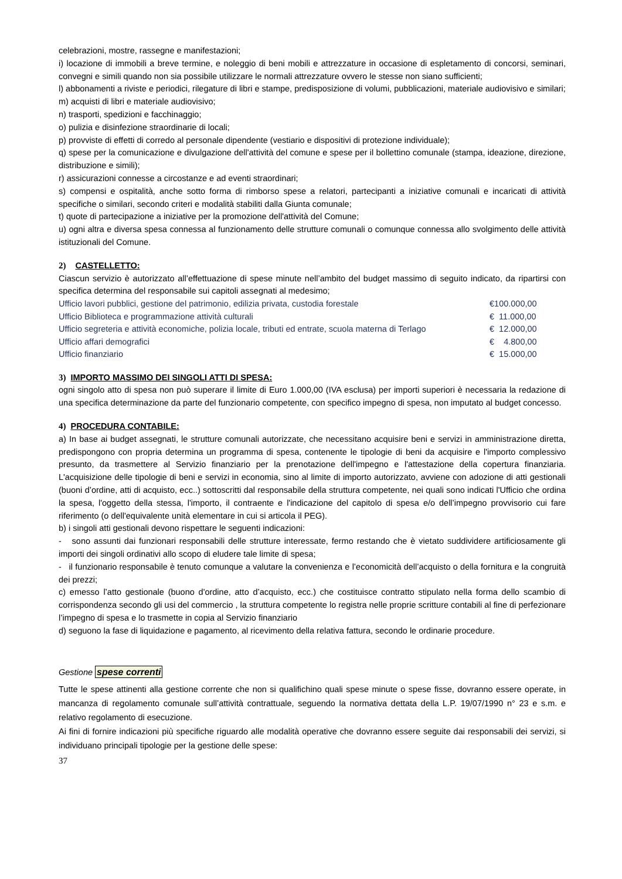celebrazioni, mostre, rassegne e manifestazioni;
i) locazione di immobili a breve termine, e noleggio di beni mobili e attrezzature in occasione di espletamento di concorsi, seminari, convegni e simili quando non sia possibile utilizzare le normali attrezzature ovvero le stesse non siano sufficienti;
l) abbonamenti a riviste e periodici, rilegature di libri e stampe, predisposizione di volumi, pubblicazioni, materiale audiovisivo e similari;
m) acquisti di libri e materiale audiovisivo;
n) trasporti, spedizioni e facchinaggio;
o) pulizia e disinfezione straordinarie di locali;
p) provviste di effetti di corredo al personale dipendente (vestiario e dispositivi di protezione individuale);
q) spese per la comunicazione e divulgazione dell'attività del comune e spese per il bollettino comunale (stampa, ideazione, direzione, distribuzione e simili);
r) assicurazioni connesse a circostanze e ad eventi straordinari;
s) compensi e ospitalità, anche sotto forma di rimborso spese a relatori, partecipanti a iniziative comunali e incaricati di attività specifiche o similari, secondo criteri e modalità stabiliti dalla Giunta comunale;
t) quote di partecipazione a iniziative per la promozione dell'attività del Comune;
u) ogni altra e diversa spesa connessa al funzionamento delle strutture comunali o comunque connessa allo svolgimento delle attività istituzionali del Comune.
2) CASTELLETTO:
Ciascun servizio è autorizzato all’effettuazione di spese minute nell’ambito del budget massimo di seguito indicato, da ripartirsi con specifica determina del responsabile sui capitoli assegnati al medesimo;
| Ufficio lavori pubblici, gestione del patrimonio, edilizia privata, custodia forestale | €100.000,00 |
| Ufficio Biblioteca e programmazione attività culturali | € 11.000,00 |
| Ufficio segreteria e attività economiche, polizia locale, tributi ed entrate, scuola materna di Terlago | € 12.000,00 |
| Ufficio affari demografici | € 4.800,00 |
| Ufficio finanziario | € 15.000,00 |
3) IMPORTO MASSIMO DEI SINGOLI ATTI DI SPESA:
ogni singolo atto di spesa non può superare il limite di Euro 1.000,00 (IVA esclusa) per importi superiori è necessaria la redazione di una specifica determinazione da parte del funzionario competente, con specifico impegno di spesa, non imputato al budget concesso.
4) PROCEDURA CONTABILE:
a) In base ai budget assegnati, le strutture comunali autorizzate, che necessitano acquisire beni e servizi in amministrazione diretta, predispongono con propria determina un programma di spesa, contenente le tipologie di beni da acquisire e l'importo complessivo presunto, da trasmettere al Servizio finanziario per la prenotazione dell'impegno e l'attestazione della copertura finanziaria. L'acquisizione delle tipologie di beni e servizi in economia, sino al limite di importo autorizzato, avviene con adozione di atti gestionali (buoni d’ordine, atti di acquisto, ecc..) sottoscritti dal responsabile della struttura competente, nei quali sono indicati l'Ufficio che ordina la spesa, l'oggetto della stessa, l'importo, il contraente e l'indicazione del capitolo di spesa e/o dell’impegno provvisorio cui fare riferimento (o dell'equivalente unità elementare in cui si articola il PEG).
b) i singoli atti gestionali devono rispettare le seguenti indicazioni:
- sono assunti dai funzionari responsabili delle strutture interessate, fermo restando che è vietato suddividere artificiosamente gli importi dei singoli ordinativi allo scopo di eludere tale limite di spesa;
- il funzionario responsabile è tenuto comunque a valutare la convenienza e l’economicità dell’acquisto o della fornitura e la congruità dei prezzi;
c) emesso l’atto gestionale (buono d'ordine, atto d’acquisto, ecc.) che costituisce contratto stipulato nella forma dello scambio di corrispondenza secondo gli usi del commercio , la struttura competente lo registra nelle proprie scritture contabili al fine di perfezionare l’impegno di spesa e lo trasmette in copia al Servizio finanziario
d) seguono la fase di liquidazione e pagamento, al ricevimento della relativa fattura, secondo le ordinarie procedure.
Gestione spese correnti
Tutte le spese attinenti alla gestione corrente che non si qualifichino quali spese minute o spese fisse, dovranno essere operate, in mancanza di regolamento comunale sull’attività contrattuale, seguendo la normativa dettata della L.P. 19/07/1990 n° 23 e s.m. e relativo regolamento di esecuzione.
Ai fini di fornire indicazioni più specifiche riguardo alle modalità operative che dovranno essere seguite dai responsabili dei servizi, si individuano principali tipologie per la gestione delle spese:
37